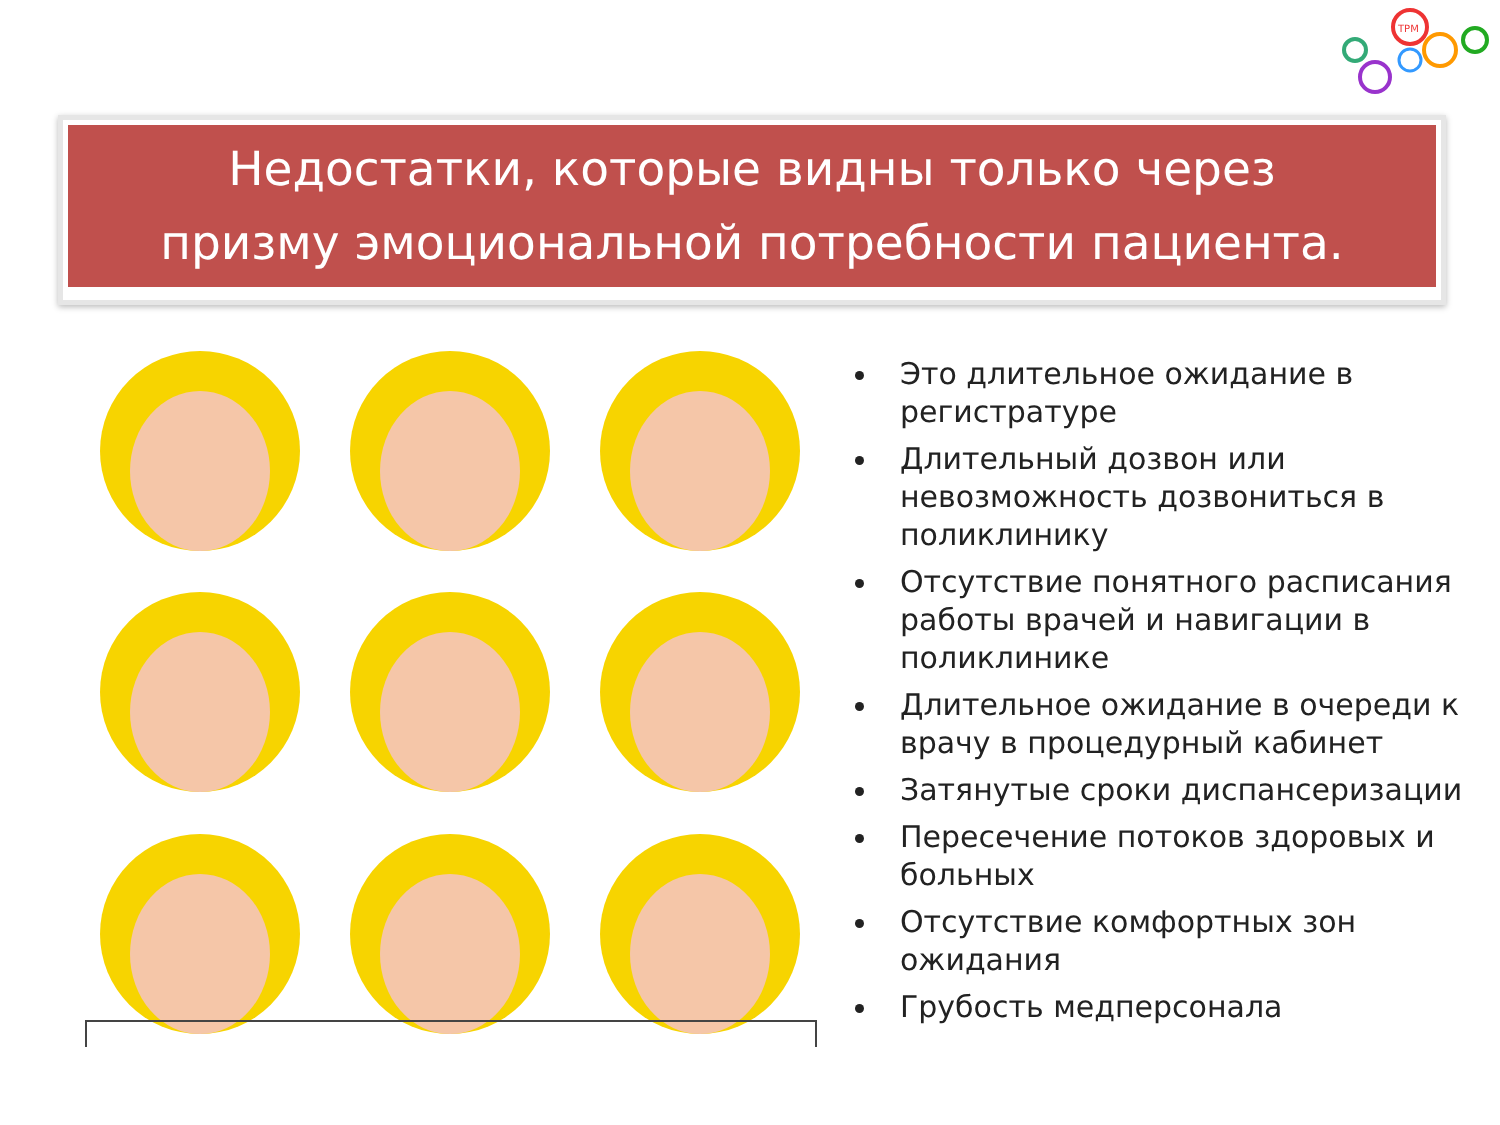TPM
Недостатки, которые видны только через
призму эмоциональной потребности пациента.
Это длительное ожидание в регистратуре
Длительный дозвон или невозможность дозвониться в поликлинику
Отсутствие понятного расписания работы врачей и навигации в поликлинике
Длительное ожидание в очереди к врачу в процедурный кабинет
Затянутые сроки диспансеризации
Пересечение потоков здоровых и больных
Отсутствие комфортных зон ожидания
Грубость медперсонала